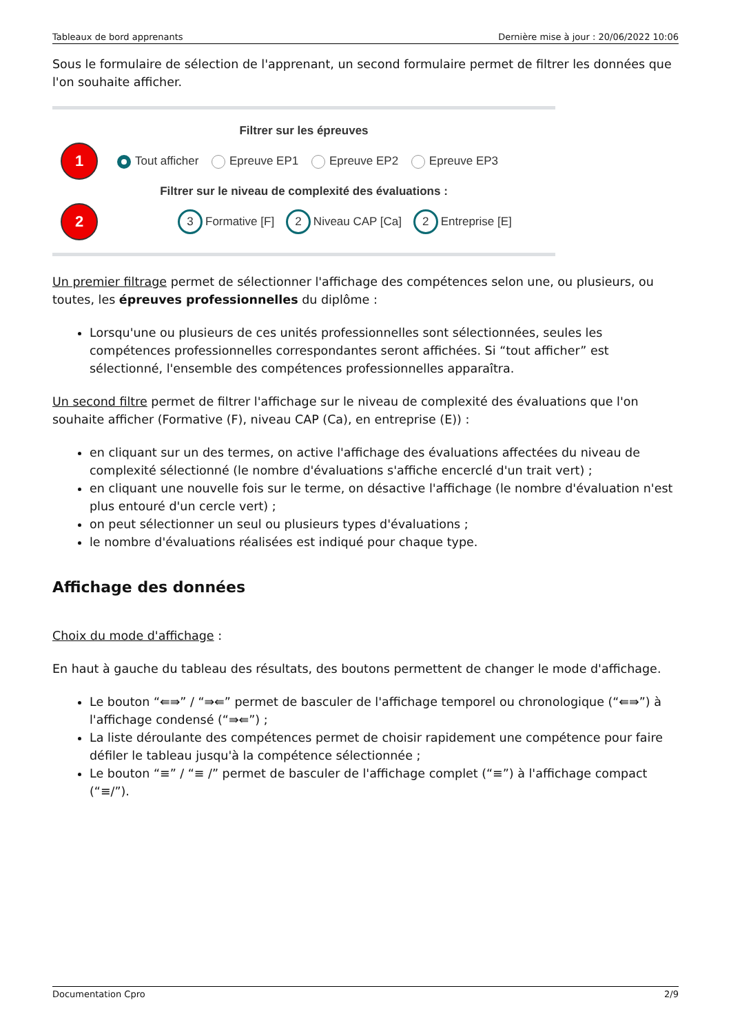Tableaux de bord apprenants Dernière mise à jour : 20/06/2022 10:06
Sous le formulaire de sélection de l'apprenant, un second formulaire permet de filtrer les données que l'on souhaite afficher.
Filtrer sur les épreuves
1
Tout afficher Epreuve EP1 Epreuve EP2 Epreuve EP3
Filtrer sur le niveau de complexité des évaluations :
2
3 Formative [F] 2 Niveau CAP [Ca] 2 Entreprise [E]
Un premier filtrage permet de sélectionner l'affichage des compétences selon une, ou plusieurs, ou toutes, les épreuves professionnelles du diplôme :
Lorsqu'une ou plusieurs de ces unités professionnelles sont sélectionnées, seules les compétences professionnelles correspondantes seront affichées. Si “tout afficher” est sélectionné, l'ensemble des compétences professionnelles apparaîtra.
Un second filtre permet de filtrer l'affichage sur le niveau de complexité des évaluations que l'on souhaite afficher (Formative (F), niveau CAP (Ca), en entreprise (E)) :
en cliquant sur un des termes, on active l'affichage des évaluations affectées du niveau de complexité sélectionné (le nombre d'évaluations s'affiche encerclé d'un trait vert) ;
en cliquant une nouvelle fois sur le terme, on désactive l'affichage (le nombre d'évaluation n'est plus entouré d'un cercle vert) ;
on peut sélectionner un seul ou plusieurs types d'évaluations ;
le nombre d'évaluations réalisées est indiqué pour chaque type.
Affichage des données
Choix du mode d'affichage :
En haut à gauche du tableau des résultats, des boutons permettent de changer le mode d'affichage.
Le bouton “⇚⇛” / “⇛⇚” permet de basculer de l'affichage temporel ou chronologique (“⇚⇛”) à l'affichage condensé (“⇛⇚”) ;
La liste déroulante des compétences permet de choisir rapidement une compétence pour faire défiler le tableau jusqu'à la compétence sélectionnée ;
Le bouton “≡” / “≡ /” permet de basculer de l'affichage complet (“≡”) à l'affichage compact (“≡/”).
Documentation Cpro 2/9